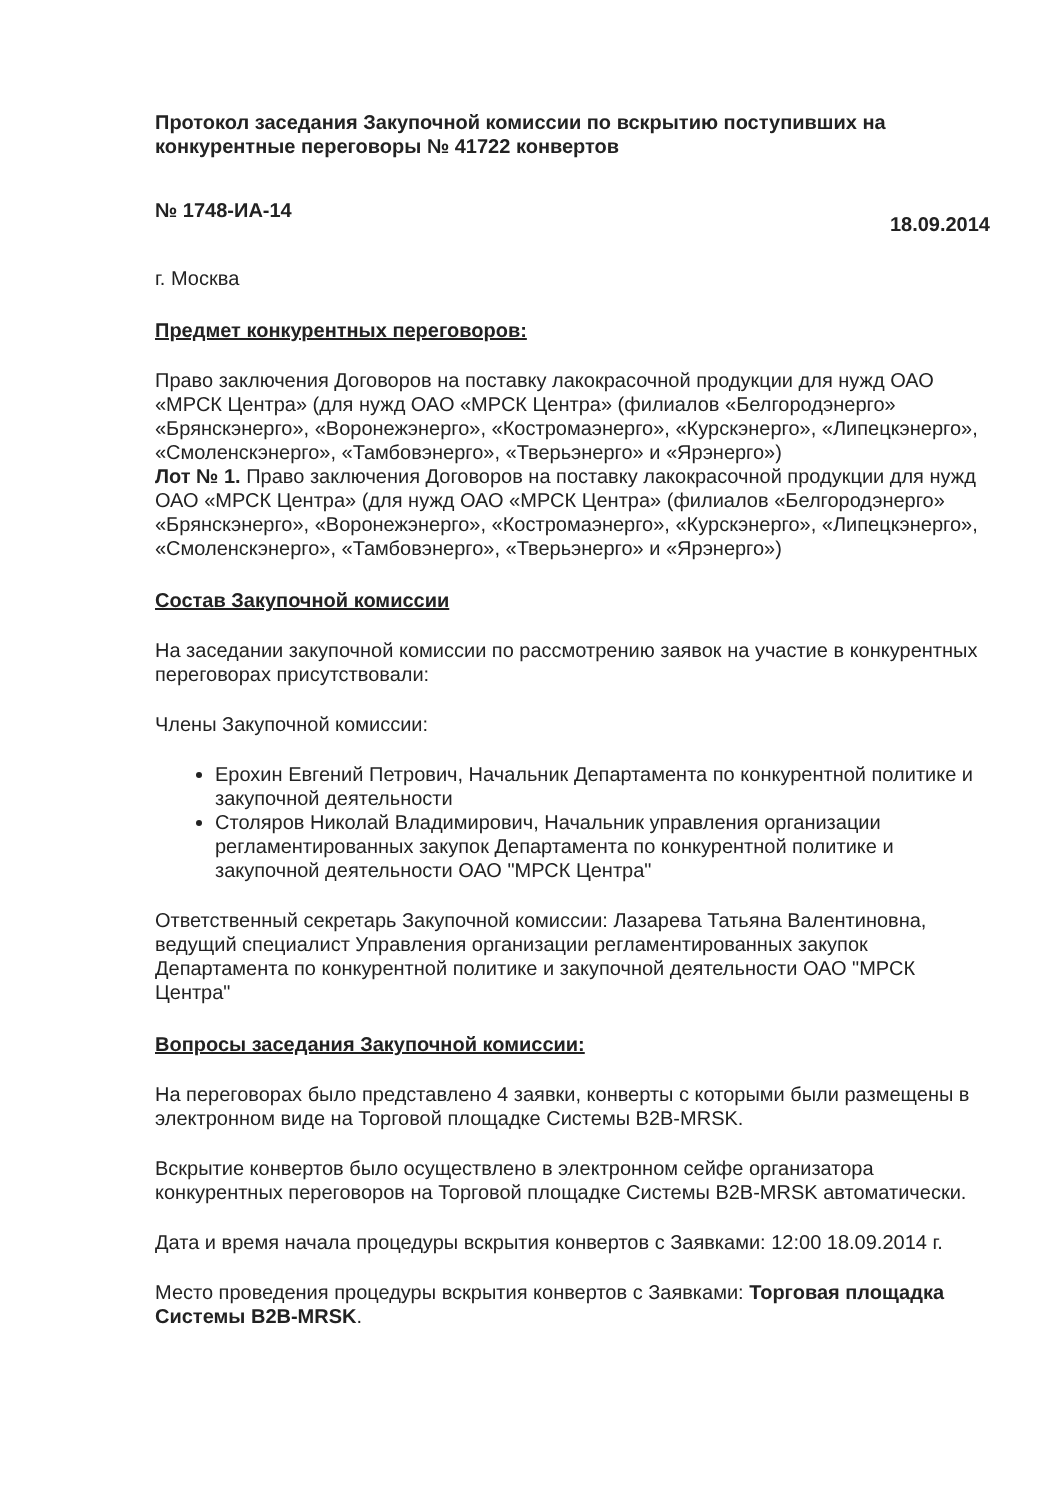Протокол заседания Закупочной комиссии по вскрытию поступивших на конкурентные переговоры № 41722 конвертов
№ 1748-ИА-14 18.09.2014
г. Москва
Предмет конкурентных переговоров:
Право заключения Договоров на поставку лакокрасочной продукции для нужд ОАО «МРСК Центра» (для нужд ОАО «МРСК Центра» (филиалов «Белгородэнерго» «Брянскэнерго», «Воронежэнерго», «Костромаэнерго», «Курскэнерго», «Липецкэнерго», «Смоленскэнерго», «Тамбовэнерго», «Тверьэнерго» и «Ярэнерго»)
Лот № 1. Право заключения Договоров на поставку лакокрасочной продукции для нужд ОАО «МРСК Центра» (для нужд ОАО «МРСК Центра» (филиалов «Белгородэнерго» «Брянскэнерго», «Воронежэнерго», «Костромаэнерго», «Курскэнерго», «Липецкэнерго», «Смоленскэнерго», «Тамбовэнерго», «Тверьэнерго» и «Ярэнерго»)
Состав Закупочной комиссии
На заседании закупочной комиссии по рассмотрению заявок на участие в конкурентных переговорах присутствовали:
Члены Закупочной комиссии:
Ерохин Евгений Петрович, Начальник Департамента по конкурентной политике и закупочной деятельности
Столяров Николай Владимирович, Начальник управления организации регламентированных закупок Департамента по конкурентной политике и закупочной деятельности ОАО "МРСК Центра"
Ответственный секретарь Закупочной комиссии: Лазарева Татьяна Валентиновна, ведущий специалист Управления организации регламентированных закупок Департамента по конкурентной политике и закупочной деятельности ОАО "МРСК Центра"
Вопросы заседания Закупочной комиссии:
На переговорах было представлено 4 заявки, конверты с которыми были размещены в электронном виде на Торговой площадке Системы B2B-MRSK.
Вскрытие конвертов было осуществлено в электронном сейфе организатора конкурентных переговоров на Торговой площадке Системы B2B-MRSK автоматически.
Дата и время начала процедуры вскрытия конвертов с Заявками: 12:00 18.09.2014 г.
Место проведения процедуры вскрытия конвертов с Заявками: Торговая площадка Системы B2B-MRSK.